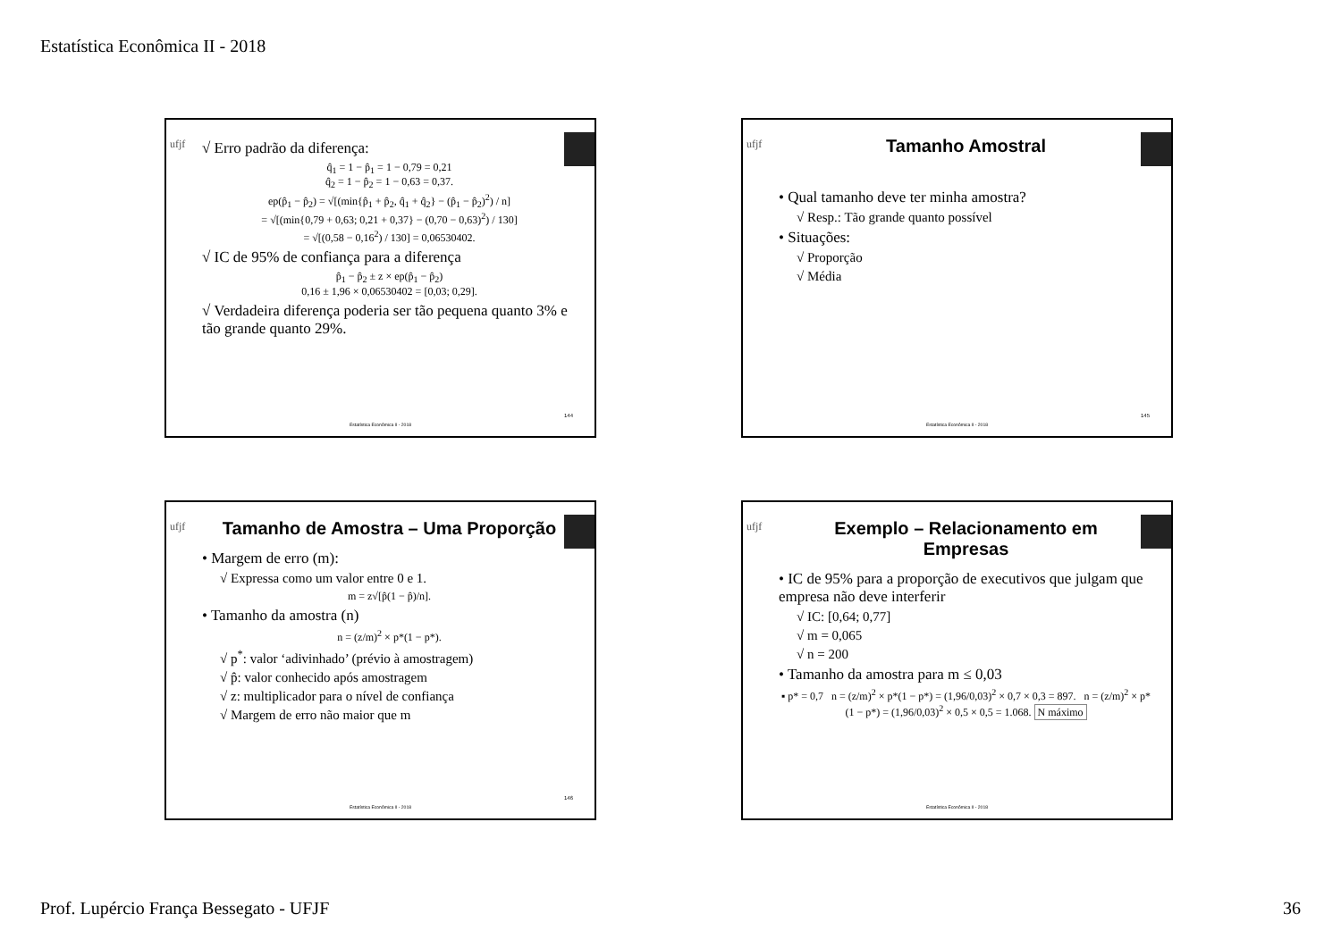Estatística Econômica II - 2018
ufjf
√ Erro padrão da diferença:
q̂<sub>1</sub> = 1 − p̂<sub>1</sub> = 1 − 0,79 = 0,21
q̂<sub>2</sub> = 1 − p̂<sub>2</sub> = 1 − 0,63 = 0,37.
ep(p̂<sub>1</sub> − p̂<sub>2</sub>) = √[(min{p̂<sub>1</sub> + p̂<sub>2</sub>, q̂<sub>1</sub> + q̂<sub>2</sub>} − (p̂<sub>1</sub> − p̂<sub>2</sub>)<sup>2</sup>) / n]
= √[(min{0,79 + 0,63; 0,21 + 0,37} − (0,70 − 0,63)<sup>2</sup>) / 130]
= √[(0,58 − 0,16<sup>2</sup>) / 130] = 0,06530402.
√ IC de 95% de confiança para a diferença
p̂<sub>1</sub> − p̂<sub>2</sub> ± z × ep(p̂<sub>1</sub> − p̂<sub>2</sub>)
0,16 ± 1,96 × 0,06530402 = [0,03; 0,29].
√ Verdadeira diferença poderia ser tão pequena quanto 3% e tão grande quanto 29%.
144
Estatística Econômica II - 2018
ufjf
Tamanho Amostral
• Qual tamanho deve ter minha amostra?
√ Resp.: Tão grande quanto possível
• Situações:
√ Proporção
√ Média
145
Estatística Econômica II - 2018
ufjf
Tamanho de Amostra – Uma Proporção
• Margem de erro (m):
√ Expressa como um valor entre 0 e 1.
m = z√[p̂(1 − p̂)/n].
• Tamanho da amostra (n)
n = (z/m)<sup>2</sup> × p*(1 − p*).
√ p<sup>*</sup>: valor ‘adivinhado’ (prévio à amostragem)
√ p̂: valor conhecido após amostragem
√ z: multiplicador para o nível de confiança
√ Margem de erro não maior que m
146
Estatística Econômica II - 2018
ufjf
Exemplo – Relacionamento em Empresas
• IC de 95% para a proporção de executivos que julgam que empresa não deve interferir
√ IC: [0,64; 0,77]
√ m = 0,065
√ n = 200
• Tamanho da amostra para m ≤ 0,03
▪ p* = 0,7 n = (z/m)<sup>2</sup> × p*(1 − p*) = (1,96/0,03)<sup>2</sup> × 0,7 × 0,3 = 897. n = (z/m)<sup>2</sup> × p*(1 − p*) = (1,96/0,03)<sup>2</sup> × 0,5 × 0,5 = 1.068. N máximo
Estatística Econômica II - 2018
Prof. Lupércio França Bessegato - UFJF 36